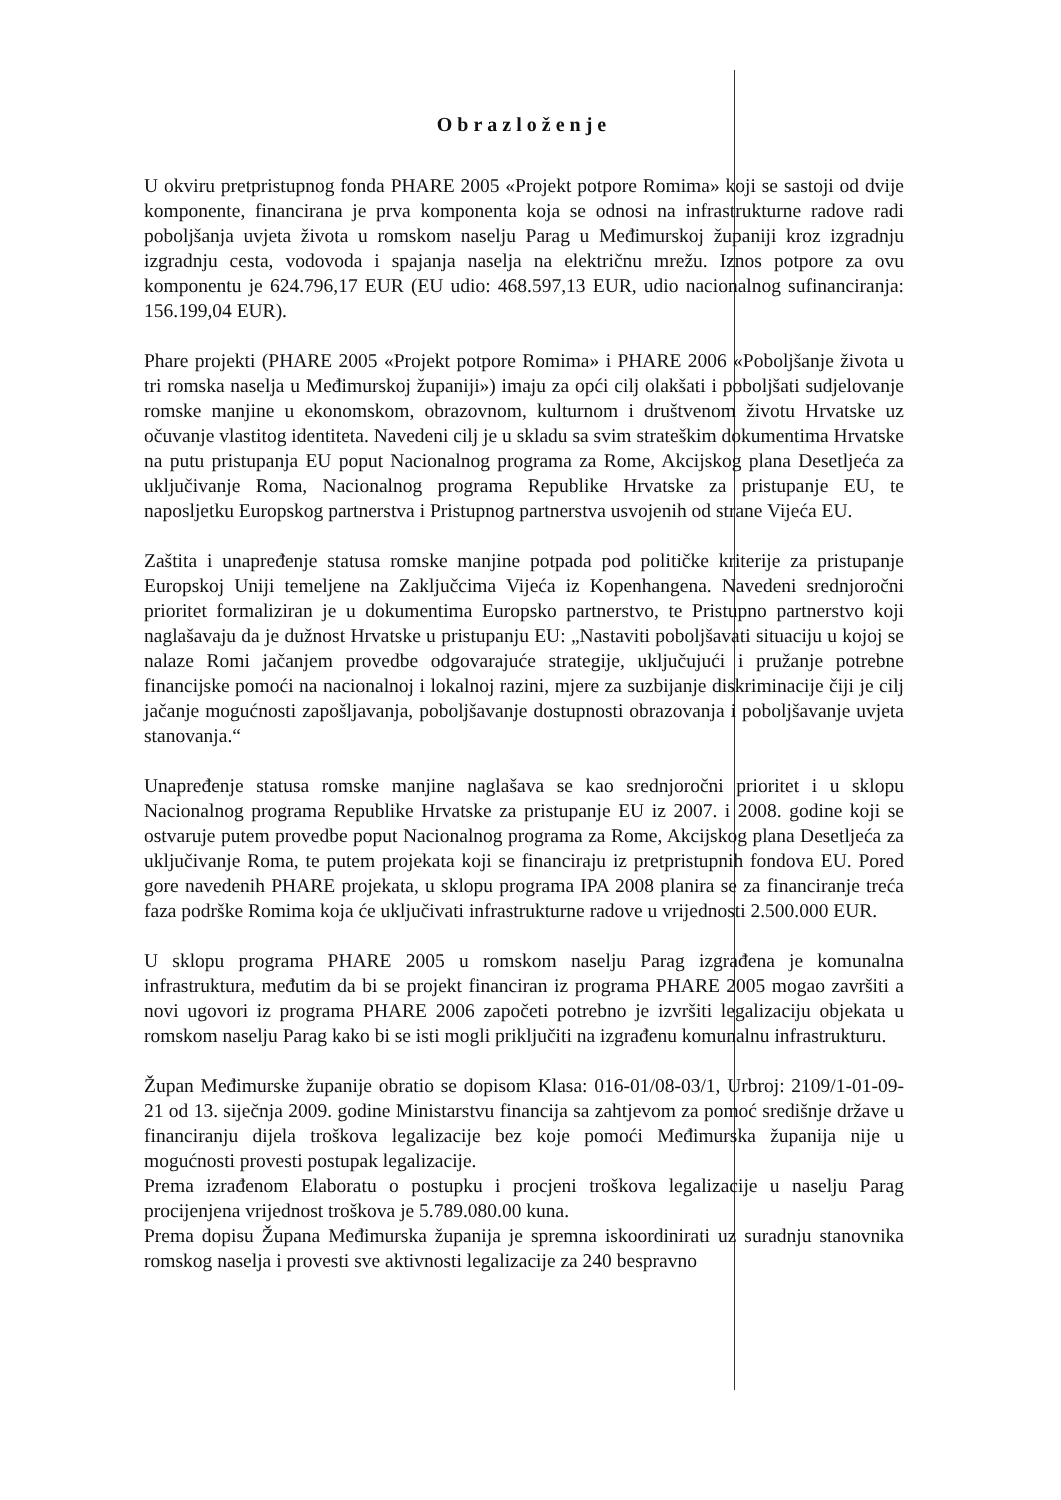Obrazloženje
U okviru pretpristupnog fonda PHARE 2005 «Projekt potpore Romima» koji se sastoji od dvije komponente, financirana je prva komponenta koja se odnosi na infrastrukturne radove radi poboljšanja uvjeta života u romskom naselju Parag u Međimurskoj županiji kroz izgradnju izgradnju cesta, vodovoda i spajanja naselja na električnu mrežu. Iznos potpore za ovu komponentu je 624.796,17 EUR (EU udio: 468.597,13 EUR, udio nacionalnog sufinanciranja: 156.199,04 EUR).
Phare projekti (PHARE 2005 «Projekt potpore Romima» i PHARE 2006 «Poboljšanje života u tri romska naselja u Međimurskoj županiji») imaju za opći cilj olakšati i poboljšati sudjelovanje romske manjine u ekonomskom, obrazovnom, kulturnom i društvenom životu Hrvatske uz očuvanje vlastitog identiteta. Navedeni cilj je u skladu sa svim strateškim dokumentima Hrvatske na putu pristupanja EU poput Nacionalnog programa za Rome, Akcijskog plana Desetljeća za uključivanje Roma, Nacionalnog programa Republike Hrvatske za pristupanje EU, te naposljetku Europskog partnerstva i Pristupnog partnerstva usvojenih od strane Vijeća EU.
Zaštita i unapređenje statusa romske manjine potpada pod političke kriterije za pristupanje Europskoj Uniji temeljene na Zaključcima Vijeća iz Kopenhangena. Navedeni srednjoročni prioritet formaliziran je u dokumentima Europsko partnerstvo, te Pristupno partnerstvo koji naglašavaju da je dužnost Hrvatske u pristupanju EU: „Nastaviti poboljšavati situaciju u kojoj se nalaze Romi jačanjem provedbe odgovarajuće strategije, uključujući i pružanje potrebne financijske pomoći na nacionalnoj i lokalnoj razini, mjere za suzbijanje diskriminacije čiji je cilj jačanje mogućnosti zapošljavanja, poboljšavanje dostupnosti obrazovanja i poboljšavanje uvjeta stanovanja.“
Unapređenje statusa romske manjine naglašava se kao srednjoročni prioritet i u sklopu Nacionalnog programa Republike Hrvatske za pristupanje EU iz 2007. i 2008. godine koji se ostvaruje putem provedbe poput Nacionalnog programa za Rome, Akcijskog plana Desetljeća za uključivanje Roma, te putem projekata koji se financiraju iz pretpristupnih fondova EU. Pored gore navedenih PHARE projekata, u sklopu programa IPA 2008 planira se za financiranje treća faza podrške Romima koja će uključivati infrastrukturne radove u vrijednosti 2.500.000 EUR.
U sklopu programa PHARE 2005 u romskom naselju Parag izgrađena je komunalna infrastruktura, međutim da bi se projekt financiran iz programa PHARE 2005 mogao završiti a novi ugovori iz programa PHARE 2006 započeti potrebno je izvršiti legalizaciju objekata u romskom naselju Parag kako bi se isti mogli priključiti na izgrađenu komunalnu infrastrukturu.
Župan Međimurske županije obratio se dopisom Klasa: 016-01/08-03/1, Urbroj: 2109/1-01-09-21 od 13. siječnja 2009. godine Ministarstvu financija sa zahtjevom za pomoć središnje države u financiranju dijela troškova legalizacije bez koje pomoći Međimurska županija nije u mogućnosti provesti postupak legalizacije.
Prema izrađenom Elaboratu o postupku i procjeni troškova legalizacije u naselju Parag procijenjena vrijednost troškova je 5.789.080.00 kuna.
Prema dopisu Župana Međimurska županija je spremna iskoordinirati uz suradnju stanovnika romskog naselja i provesti sve aktivnosti legalizacije za 240 bespravno